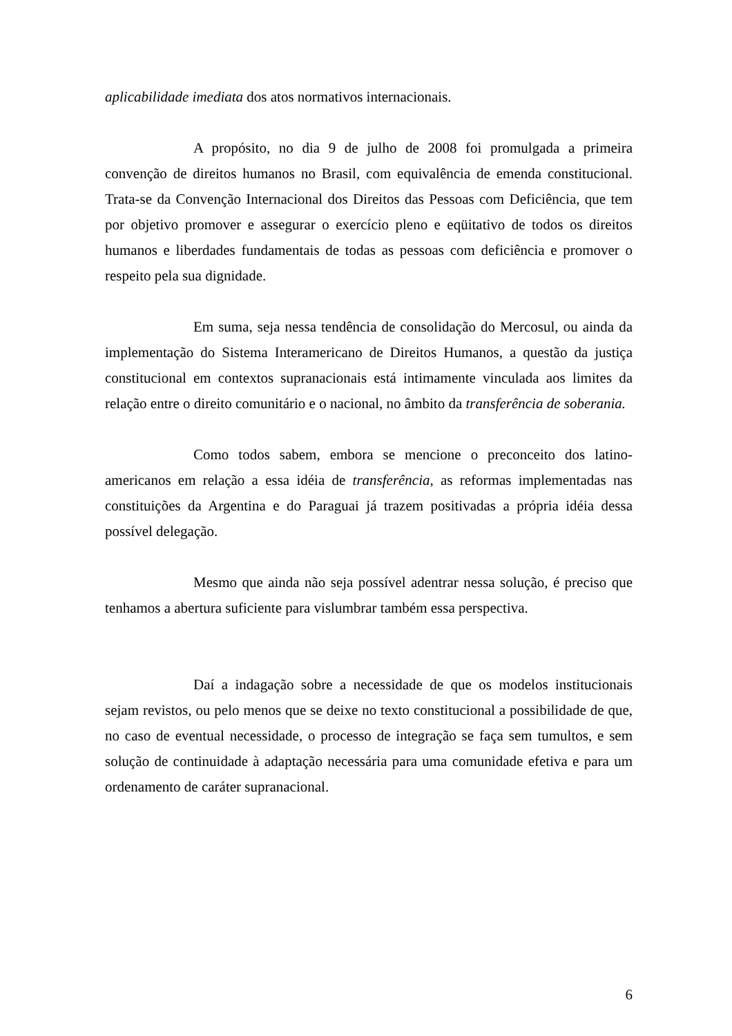aplicabilidade imediata dos atos normativos internacionais.
A propósito, no dia 9 de julho de 2008 foi promulgada a primeira convenção de direitos humanos no Brasil, com equivalência de emenda constitucional. Trata-se da Convenção Internacional dos Direitos das Pessoas com Deficiência, que tem por objetivo promover e assegurar o exercício pleno e eqüitativo de todos os direitos humanos e liberdades fundamentais de todas as pessoas com deficiência e promover o respeito pela sua dignidade.
Em suma, seja nessa tendência de consolidação do Mercosul, ou ainda da implementação do Sistema Interamericano de Direitos Humanos, a questão da justiça constitucional em contextos supranacionais está intimamente vinculada aos limites da relação entre o direito comunitário e o nacional, no âmbito da transferência de soberania.
Como todos sabem, embora se mencione o preconceito dos latino-americanos em relação a essa idéia de transferência, as reformas implementadas nas constituições da Argentina e do Paraguai já trazem positivadas a própria idéia dessa possível delegação.
Mesmo que ainda não seja possível adentrar nessa solução, é preciso que tenhamos a abertura suficiente para vislumbrar também essa perspectiva.
Daí a indagação sobre a necessidade de que os modelos institucionais sejam revistos, ou pelo menos que se deixe no texto constitucional a possibilidade de que, no caso de eventual necessidade, o processo de integração se faça sem tumultos, e sem solução de continuidade à adaptação necessária para uma comunidade efetiva e para um ordenamento de caráter supranacional.
6